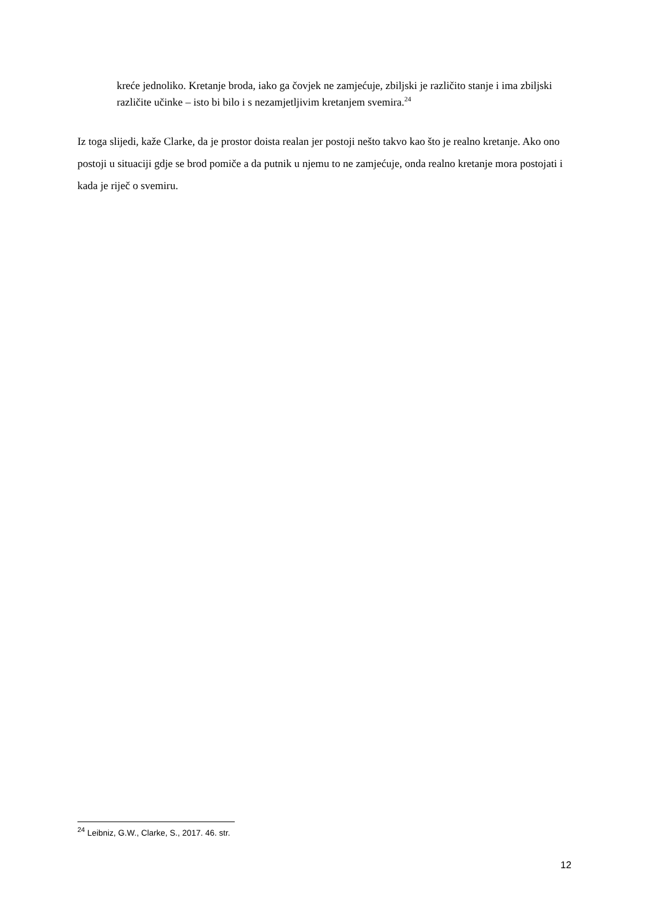kreće jednoliko. Kretanje broda, iako ga čovjek ne zamjećuje, zbiljski je različito stanje i ima zbiljski različite učinke – isto bi bilo i s nezamjetljivim kretanjem svemira.<sup>24</sup>
Iz toga slijedi, kaže Clarke, da je prostor doista realan jer postoji nešto takvo kao što je realno kretanje. Ako ono postoji u situaciji gdje se brod pomiče a da putnik u njemu to ne zamjećuje, onda realno kretanje mora postojati i kada je riječ o svemiru.
<sup>24</sup> Leibniz, G.W., Clarke, S., 2017. 46. str.
12